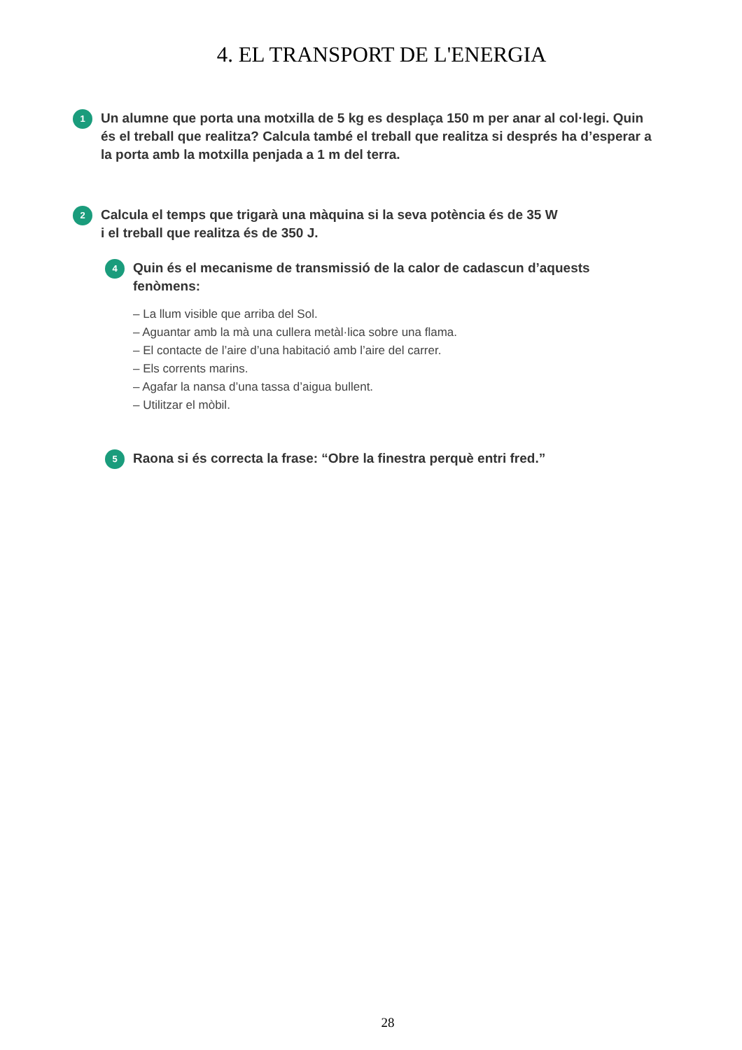4. EL TRANSPORT DE L'ENERGIA
1
Un alumne que porta una motxilla de 5 kg es desplaça 150 m per anar al col·legi. Quin és el treball que realitza? Calcula també el treball que realitza si després ha d’esperar a la porta amb la motxilla penjada a 1 m del terra.
2
Calcula el temps que trigarà una màquina si la seva potència és de 35 W
i el treball que realitza és de 350 J.
4
Quin és el mecanisme de transmissió de la calor de cadascun d’aquests fenòmens:
– La llum visible que arriba del Sol.
– Aguantar amb la mà una cullera metàl·lica sobre una flama.
– El contacte de l’aire d’una habitació amb l’aire del carrer.
– Els corrents marins.
– Agafar la nansa d’una tassa d’aigua bullent.
– Utilitzar el mòbil.
5
Raona si és correcta la frase: “Obre la finestra perquè entri fred.”
28